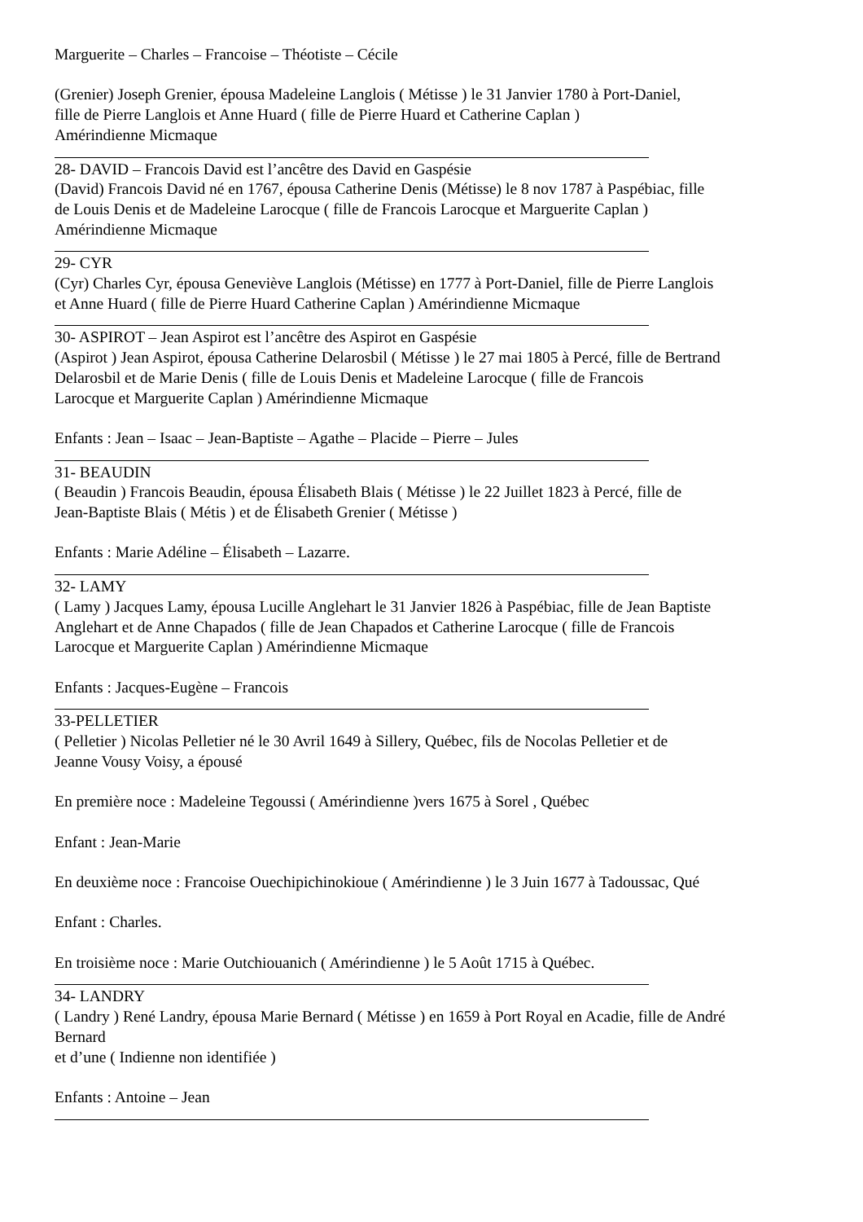Marguerite – Charles – Francoise – Théotiste – Cécile
(Grenier) Joseph Grenier, épousa Madeleine Langlois ( Métisse ) le 31 Janvier 1780 à Port-Daniel,
fille de Pierre Langlois et Anne Huard ( fille de Pierre Huard et Catherine Caplan )
Amérindienne Micmaque
28- DAVID – Francois David est l’ancêtre des David en Gaspésie
(David) Francois David né en 1767, épousa Catherine Denis (Métisse) le 8 nov 1787 à Paspébiac, fille
de Louis Denis et de Madeleine Larocque ( fille de Francois Larocque et Marguerite Caplan )
Amérindienne Micmaque
29- CYR
(Cyr) Charles Cyr, épousa Geneviève Langlois (Métisse) en 1777 à Port-Daniel, fille de Pierre Langlois
et Anne Huard ( fille de Pierre Huard Catherine Caplan ) Amérindienne Micmaque
30- ASPIROT – Jean Aspirot est l’ancêtre des Aspirot en Gaspésie
(Aspirot ) Jean Aspirot, épousa Catherine Delarosbil ( Métisse ) le 27 mai 1805 à Percé, fille de Bertrand
Delarosbil et de Marie Denis ( fille de Louis Denis et Madeleine Larocque ( fille de Francois
Larocque et Marguerite Caplan ) Amérindienne Micmaque
Enfants : Jean – Isaac – Jean-Baptiste – Agathe – Placide – Pierre – Jules
31- BEAUDIN
( Beaudin ) Francois Beaudin, épousa Élisabeth Blais ( Métisse ) le 22 Juillet 1823 à Percé, fille de
Jean-Baptiste Blais ( Métis ) et de Élisabeth Grenier ( Métisse )
Enfants : Marie Adéline – Élisabeth – Lazarre.
32- LAMY
( Lamy ) Jacques Lamy, épousa Lucille Anglehart le 31 Janvier 1826 à Paspébiac, fille de Jean Baptiste
Anglehart et de Anne Chapados ( fille de Jean Chapados et Catherine Larocque ( fille de Francois
Larocque et Marguerite Caplan ) Amérindienne Micmaque
Enfants : Jacques-Eugène – Francois
33-PELLETIER
( Pelletier ) Nicolas Pelletier né le 30 Avril 1649 à Sillery, Québec, fils de Nocolas Pelletier et de
Jeanne Vousy Voisy, a épousé
En première noce : Madeleine Tegoussi ( Amérindienne )vers 1675 à Sorel , Québec
Enfant : Jean-Marie
En deuxième noce : Francoise Ouechipichinokioue ( Amérindienne ) le 3 Juin 1677 à Tadoussac, Qué
Enfant : Charles.
En troisième noce : Marie Outchiouanich ( Amérindienne ) le 5 Août 1715 à Québec.
34- LANDRY
( Landry ) René Landry, épousa Marie Bernard ( Métisse ) en 1659 à Port Royal en Acadie, fille de André
Bernard
et d’une ( Indienne non identifiée )
Enfants : Antoine – Jean